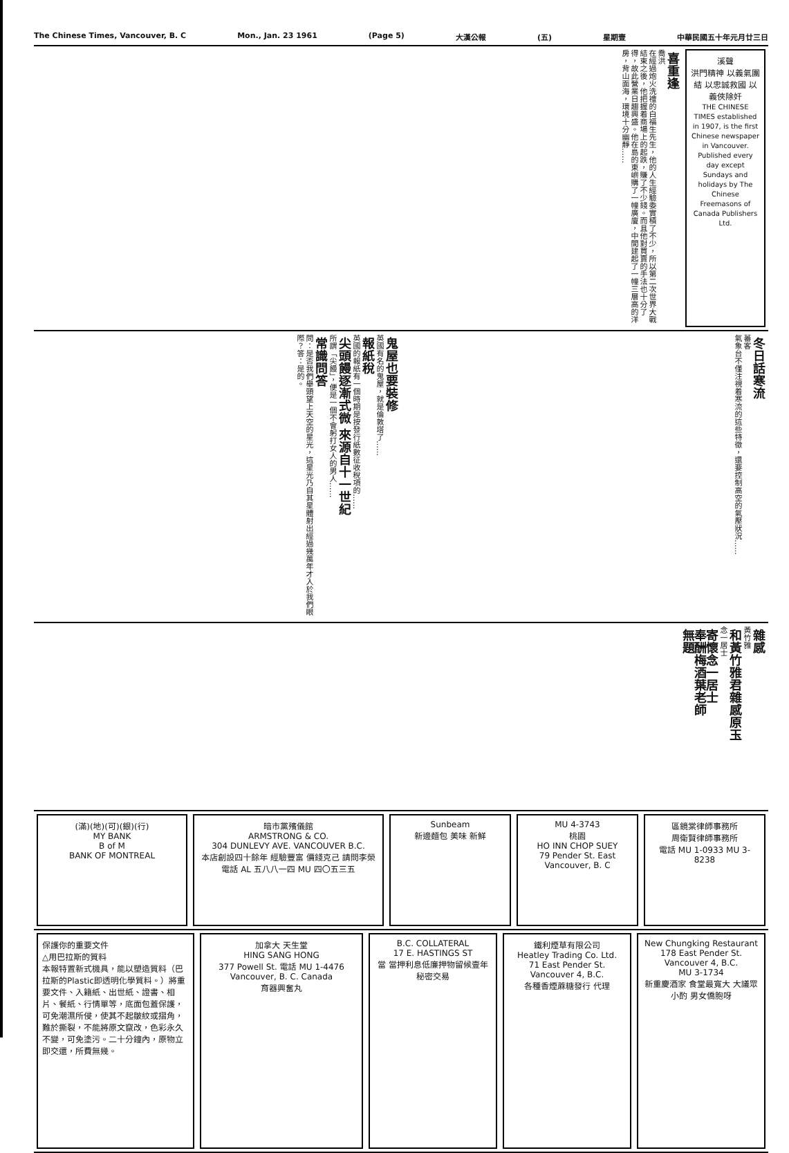The Chinese Times, Vancouver, B. C Mon., Jan. 23 1961 (Page 5) 大漢公報 (五) 星期壹 中華民國五十年元月廿三日
溪聲
洪門精神 以義氣團結 以忠誠救國 以義俠除奸
THE CHINESE TIMES established in 1907, is the first Chinese newspaper in Vancouver. Published every day except Sundays and holidays by The Chinese Freemasons of Canada Publishers Ltd.
喜重逢
喬洪
在經過炮火洗禮的白福生先生，他的人生經驗委實積了不少，所以第二次世界大戰結束之後，他把握着商場上的起跌，賺了不少錢。而且他對買賣的手法也十分了得，故此營業日趨興盛。他在島的東嶼購了一幢廣廈，中間建起了一幢三層高的洋房，背山面海，環境十分幽靜……
冬日話寒流
蕃客
氣象台不僅注視着寒流的這些特徵，還要控制高空的氣壓狀況……
鬼屋也要裝修
英國有名的鬼屋，就是倫敦塔了……
報紙稅
英國的報紙有一個時期是按發行紙數征收稅項的……
尖頭饅逐漸式微 來源自十一世紀
所謂「尖饅」，便是一個不會躬打女人的男人……
常識問答
問：是否我們舉頭望上天空的星光，這星光乃自其星體射出經過幾萬年才入於我們眼際？答：是的。
雜感
黃竹雅
和黃竹雅君雜感原玉
念一居士
寄懷念一居士
奉酬梅酒葉老師
無題
區鏡棠律師事務所
周衛賢律師事務所
電話 MU 1-0933 MU 3-8238
MU 4-3743
桃園
HO INN CHOP SUEY
79 Pender St. East Vancouver, B. C
Sunbeam
新邊麵包 美味 新鮮
暗市黨殯儀館
ARMSTRONG & CO.
304 DUNLEVY AVE. VANCOUVER B.C.
本店創設四十餘年 經驗豐富 價錢克己 請問李榮 電話 AL 五八八一四 MU 四〇五三五
(滿)(地)(可)(銀)(行)
MY BANK
B of M
BANK OF MONTREAL
New Chungking Restaurant
178 East Pender St.
Vancouver 4, B.C.
MU 3-1734
新重慶酒家 食堂最寬大 大議眾小酌 男女僑胞呀
鐵利煙草有限公司
Heatley Trading Co. Ltd.
71 East Pender St. Vancouver 4, B.C.
各種香煙蔴糖發行 代理
B.C. COLLATERAL
17 E. HASTINGS ST
當 當押利息低廉押物留候壹年秘密交易
加拿大 天生堂
HING SANG HONG
377 Powell St. 電話 MU 1-4476
Vancouver, B. C. Canada
育器興奮丸
保護你的重要文件
△用巴拉斯的質料
本報特置新式機具，能以塑造質料（巴拉斯的Plastic即透明化學質料。）將重要文件、入籍紙、出世紙、證書、相片、餐紙、行情單等，底面包蓋保護，可免潮濕所侵，使其不起皺紋或摺角，難於撕裂，不能將原文竄改，色彩永久不變，可免塗污。二十分鐘內，原物立即交還，所費無幾。